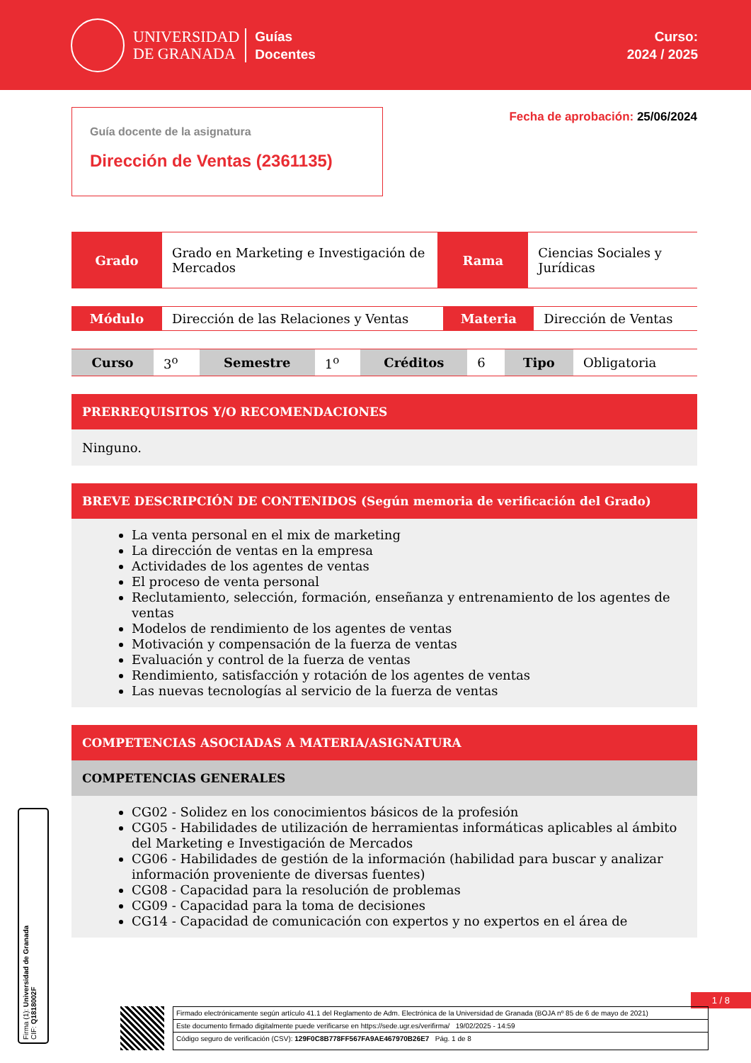UNIVERSIDAD
DE GRANADA
Guías
Docentes
Curso:
2024 / 2025
Guía docente de la asignatura
Dirección de Ventas (2361135)
Fecha de aprobación: 25/06/2024
| Grado | Grado en Marketing e Investigación de Mercados | Rama | Ciencias Sociales y Jurídicas |
| Módulo | Dirección de las Relaciones y Ventas | Materia | Dirección de Ventas |
| Curso | 3<sup>o</sup> | Semestre | 1<sup>o</sup> | Créditos | 6 | Tipo | Obligatoria |
PRERREQUISITOS Y/O RECOMENDACIONES
Ninguno.
BREVE DESCRIPCIÓN DE CONTENIDOS (Según memoria de verificación del Grado)
La venta personal en el mix de marketing
La dirección de ventas en la empresa
Actividades de los agentes de ventas
El proceso de venta personal
Reclutamiento, selección, formación, enseñanza y entrenamiento de los agentes de ventas
Modelos de rendimiento de los agentes de ventas
Motivación y compensación de la fuerza de ventas
Evaluación y control de la fuerza de ventas
Rendimiento, satisfacción y rotación de los agentes de ventas
Las nuevas tecnologías al servicio de la fuerza de ventas
COMPETENCIAS ASOCIADAS A MATERIA/ASIGNATURA
COMPETENCIAS GENERALES
CG02 - Solidez en los conocimientos básicos de la profesión
CG05 - Habilidades de utilización de herramientas informáticas aplicables al ámbito del Marketing e Investigación de Mercados
CG06 - Habilidades de gestión de la información (habilidad para buscar y analizar información proveniente de diversas fuentes)
CG08 - Capacidad para la resolución de problemas
CG09 - Capacidad para la toma de decisiones
CG14 - Capacidad de comunicación con expertos y no expertos en el área de
Firma (1): Universidad de Granada
CIF: Q1818002F
1 / 8
Firmado electrónicamente según artículo 41.1 del Reglamento de Adm. Electrónica de la Universidad de Granada (BOJA nº 85 de 6 de mayo de 2021)
Este documento firmado digitalmente puede verificarse en https://sede.ugr.es/verifirma/ 19/02/2025 - 14:59
Código seguro de verificación (CSV): 129F0C8B778FF567FA9AE467970B26E7 Pág. 1 de 8